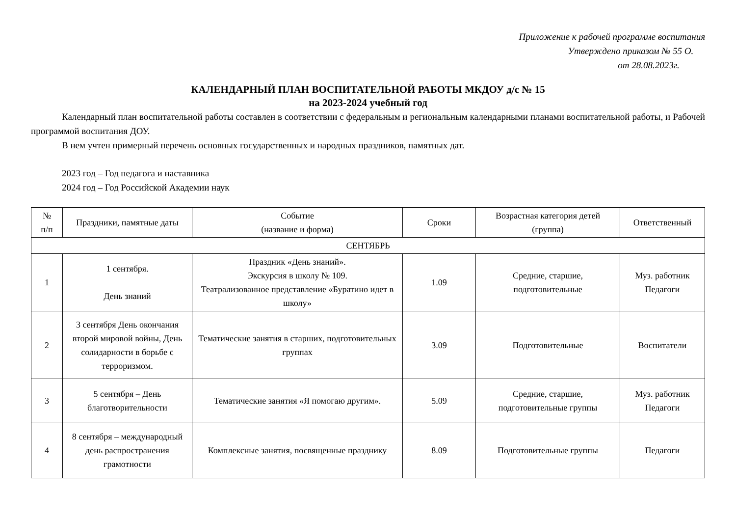Приложение к рабочей программе воспитания
Утверждено приказом № 55 О.
от 28.08.2023г.
КАЛЕНДАРНЫЙ ПЛАН ВОСПИТАТЕЛЬНОЙ РАБОТЫ МКДОУ д/с № 15
на 2023-2024 учебный год
Календарный план воспитательной работы составлен в соответствии с федеральным и региональным календарными планами воспитательной работы, и Рабочей программой воспитания ДОУ.
В нем учтен примерный перечень основных государственных и народных праздников, памятных дат.
2023 год – Год педагога и наставника
2024 год – Год Российской Академии наук
| № п/п | Праздники, памятные даты | Событие (название и форма) | Сроки | Возрастная категория детей (группа) | Ответственный |
| --- | --- | --- | --- | --- | --- |
| СЕНТЯБРЬ | | | | | |
| 1 | 1 сентября. День знаний | Праздник «День знаний». Экскурсия в школу № 109. Театрализованное представление «Буратино идет в школу» | 1.09 | Средние, старшие, подготовительные | Муз. работник Педагоги |
| 2 | 3 сентября День окончания второй мировой войны, День солидарности в борьбе с терроризмом. | Тематические занятия в старших, подготовительных группах | 3.09 | Подготовительные | Воспитатели |
| 3 | 5 сентября – День благотворительности | Тематические занятия «Я помогаю другим». | 5.09 | Средние, старшие, подготовительные группы | Муз. работник Педагоги |
| 4 | 8 сентября – международный день распространения грамотности | Комплексные занятия, посвященные празднику | 8.09 | Подготовительные группы | Педагоги |